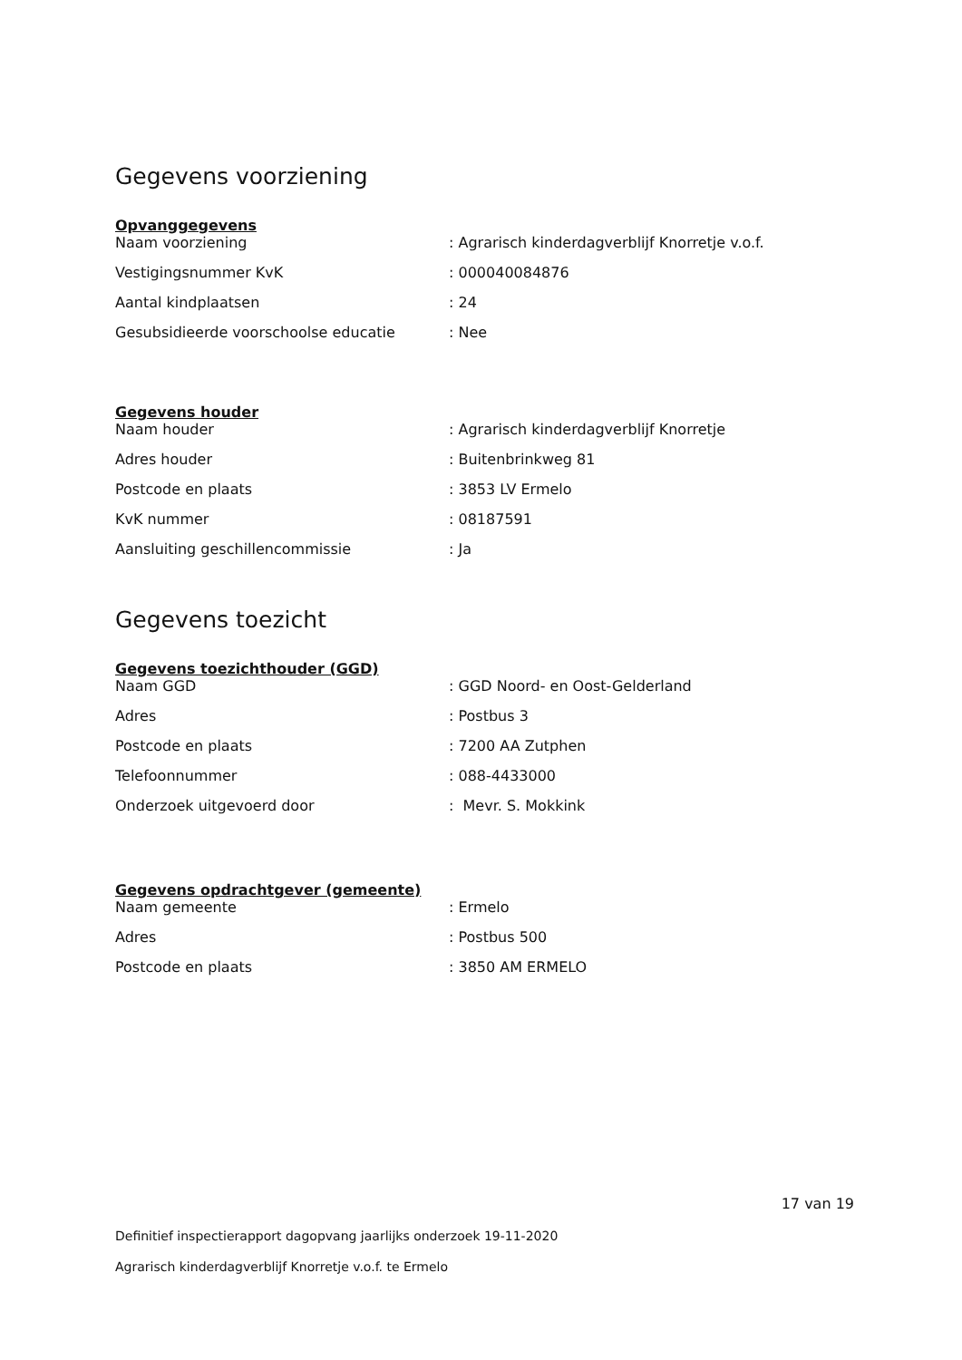Gegevens voorziening
Opvanggegevens
| Naam voorziening | : Agrarisch kinderdagverblijf Knorretje v.o.f. |
| Vestigingsnummer KvK | : 000040084876 |
| Aantal kindplaatsen | : 24 |
| Gesubsidieerde voorschoolse educatie | : Nee |
Gegevens houder
| Naam houder | : Agrarisch kinderdagverblijf Knorretje |
| Adres houder | : Buitenbrinkweg 81 |
| Postcode en plaats | : 3853 LV Ermelo |
| KvK nummer | : 08187591 |
| Aansluiting geschillencommissie | : Ja |
Gegevens toezicht
Gegevens toezichthouder (GGD)
| Naam GGD | : GGD Noord- en Oost-Gelderland |
| Adres | : Postbus 3 |
| Postcode en plaats | : 7200 AA Zutphen |
| Telefoonnummer | : 088-4433000 |
| Onderzoek uitgevoerd door | : Mevr. S. Mokkink |
Gegevens opdrachtgever (gemeente)
| Naam gemeente | : Ermelo |
| Adres | : Postbus 500 |
| Postcode en plaats | : 3850 AM ERMELO |
17 van 19
Definitief inspectierapport dagopvang jaarlijks onderzoek 19-11-2020
Agrarisch kinderdagverblijf Knorretje v.o.f. te Ermelo